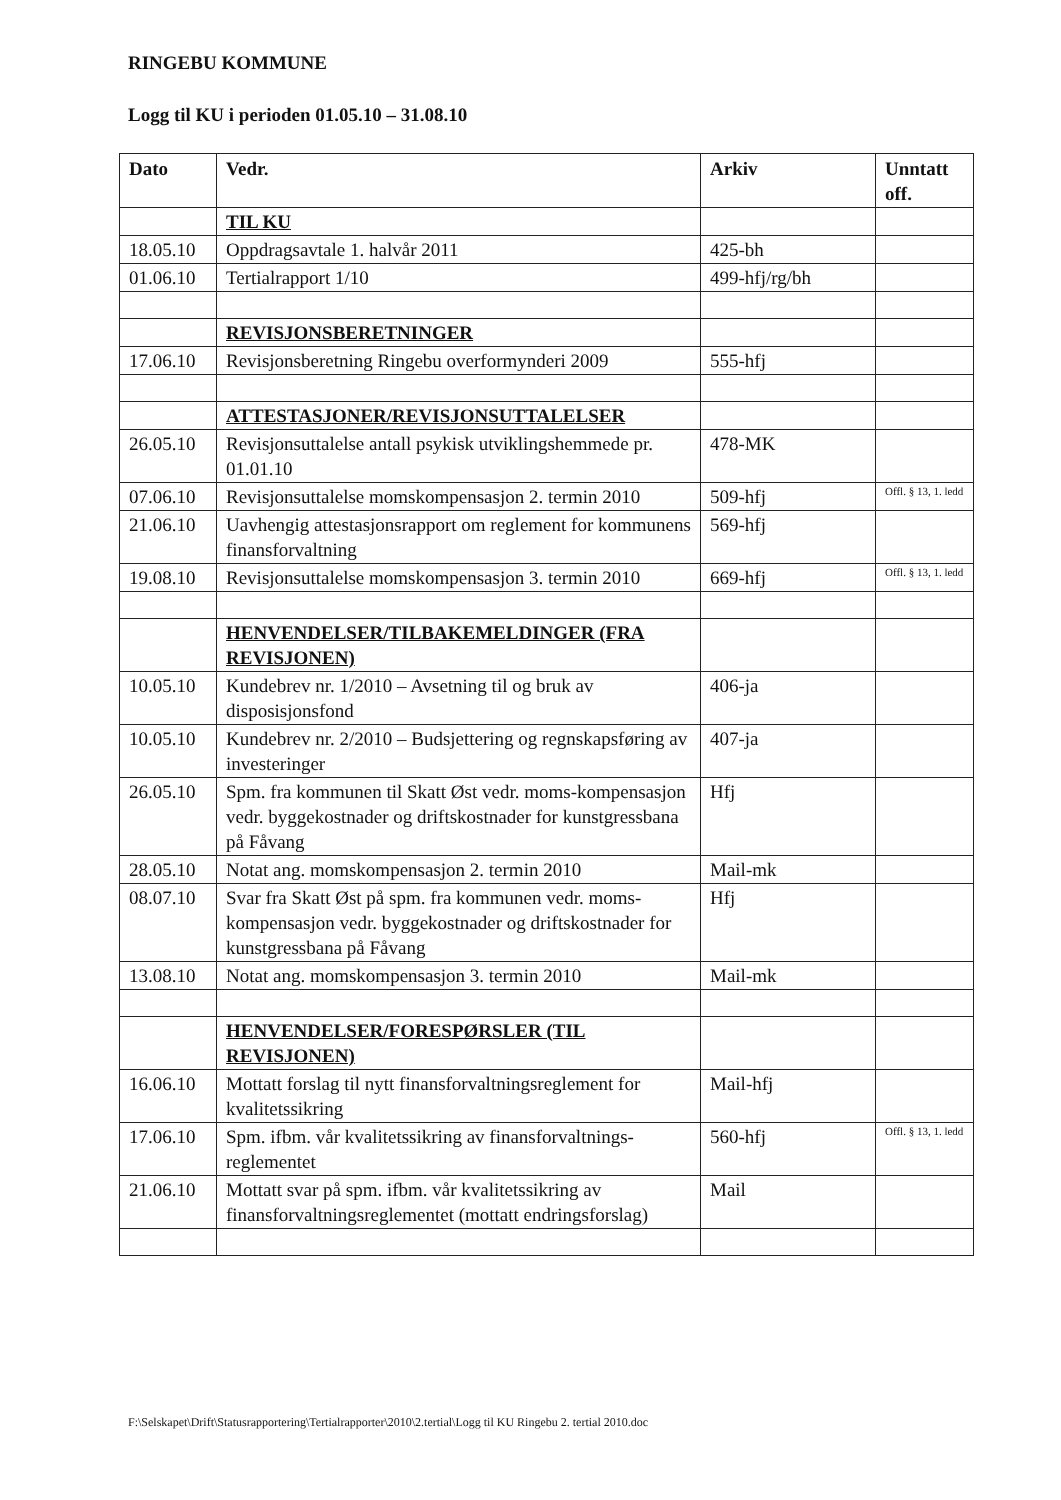RINGEBU KOMMUNE
Logg til KU i perioden 01.05.10 – 31.08.10
| Dato | Vedr. | Arkiv | Unntatt off. |
| --- | --- | --- | --- |
| | TIL KU | | |
| 18.05.10 | Oppdragsavtale 1. halvår 2011 | 425-bh | |
| 01.06.10 | Tertialrapport 1/10 | 499-hfj/rg/bh | |
| | REVISJONSBERETNINGER | | |
| 17.06.10 | Revisjonsberetning Ringebu overformynderi 2009 | 555-hfj | |
| | ATTESTASJONER/REVISJONSUTTALELSER | | |
| 26.05.10 | Revisjonsuttalelse antall psykisk utviklingshemmede pr. 01.01.10 | 478-MK | |
| 07.06.10 | Revisjonsuttalelse momskompensasjon 2. termin 2010 | 509-hfj | Offl. § 13, 1. ledd |
| 21.06.10 | Uavhengig attestasjonsrapport om reglement for kommunens finansforvaltning | 569-hfj | |
| 19.08.10 | Revisjonsuttalelse momskompensasjon 3. termin 2010 | 669-hfj | Offl. § 13, 1. ledd |
| | HENVENDELSER/TILBAKEMELDINGER (FRA REVISJONEN) | | |
| 10.05.10 | Kundebrev nr. 1/2010 – Avsetning til og bruk av disposisjonsfond | 406-ja | |
| 10.05.10 | Kundebrev nr. 2/2010 – Budsjettering og regnskapsføring av investeringer | 407-ja | |
| 26.05.10 | Spm. fra kommunen til Skatt Øst vedr. moms-kompensasjon vedr. byggekostnader og driftskostnader for kunstgressbana på Fåvang | Hfj | |
| 28.05.10 | Notat ang. momskompensasjon 2. termin 2010 | Mail-mk | |
| 08.07.10 | Svar fra Skatt Øst på spm. fra kommunen vedr. moms-kompensasjon vedr. byggekostnader og driftskostnader for kunstgressbana på Fåvang | Hfj | |
| 13.08.10 | Notat ang. momskompensasjon 3. termin 2010 | Mail-mk | |
| | HENVENDELSER/FORESPØRSLER (TIL REVISJONEN) | | |
| 16.06.10 | Mottatt forslag til nytt finansforvaltningsreglement for kvalitetssikring | Mail-hfj | |
| 17.06.10 | Spm. ifbm. vår kvalitetssikring av finansforvaltnings-reglementet | 560-hfj | Offl. § 13, 1. ledd |
| 21.06.10 | Mottatt svar på spm. ifbm. vår kvalitetssikring av finansforvaltningsreglementet (mottatt endringsforslag) | Mail | |
F:\Selskapet\Drift\Statusrapportering\Tertialrapporter\2010\2.tertial\Logg til KU Ringebu 2. tertial 2010.doc